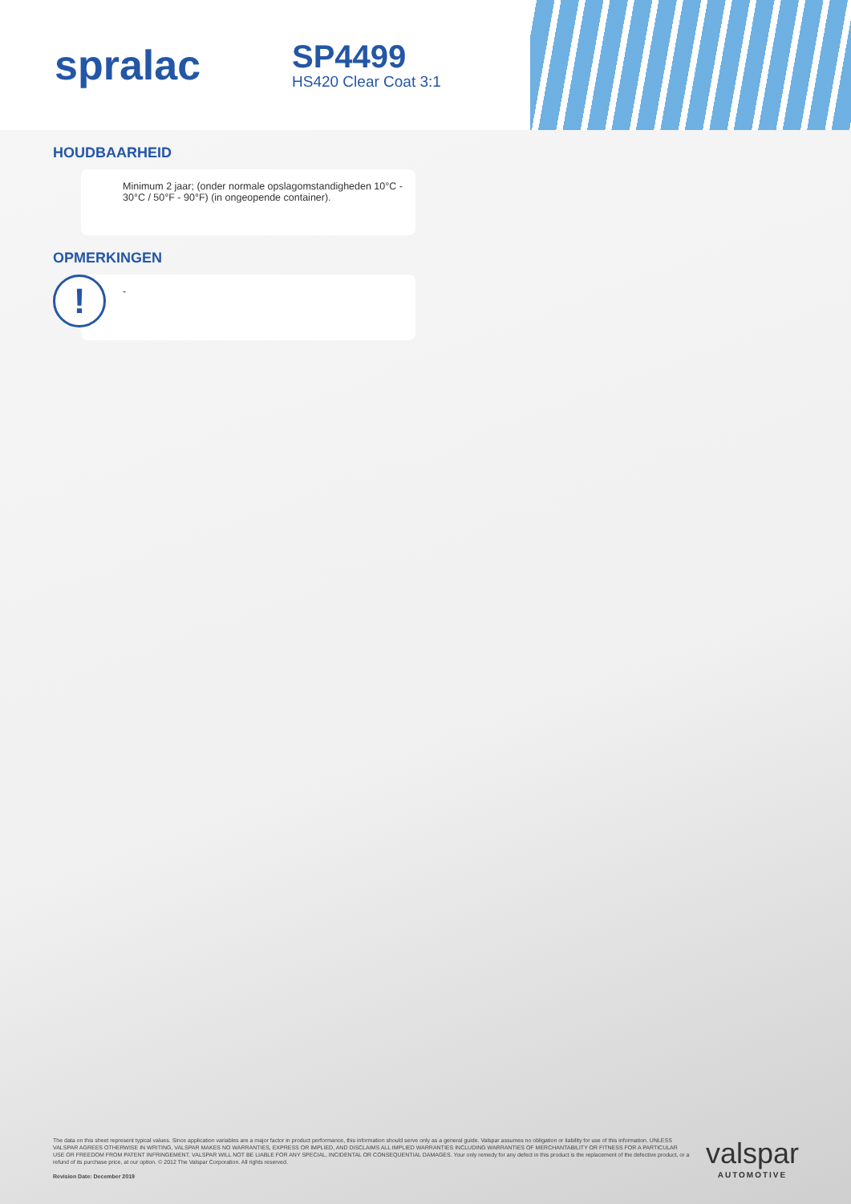spralac
SP4499
HS420 Clear Coat 3:1
HOUDBAARHEID
Minimum 2 jaar; (onder normale opslagomstandigheden 10°C - 30°C / 50°F - 90°F) (in ongeopende container).
OPMERKINGEN
!
-
The data on this sheet represent typical values. Since application variables are a major factor in product performance, this information should serve only as a general guide. Valspar assumes no obligation or liability for use of this information. UNLESS VALSPAR AGREES OTHERWISE IN WRITING, VALSPAR MAKES NO WARRANTIES, EXPRESS OR IMPLIED, AND DISCLAIMS ALL IMPLIED WARRANTIES INCLUDING WARRANTIES OF MERCHANTABILITY OR FITNESS FOR A PARTICULAR USE OR FREEDOM FROM PATENT INFRINGEMENT. VALSPAR WILL NOT BE LIABLE FOR ANY SPECIAL, INCIDENTAL OR CONSEQUENTIAL DAMAGES. Your only remedy for any defect in this product is the replacement of the defective product, or a refund of its purchase price, at our option. © 2012 The Valspar Corporation. All rights reserved.
Revision Date: December 2019
valspar
AUTOMOTIVE